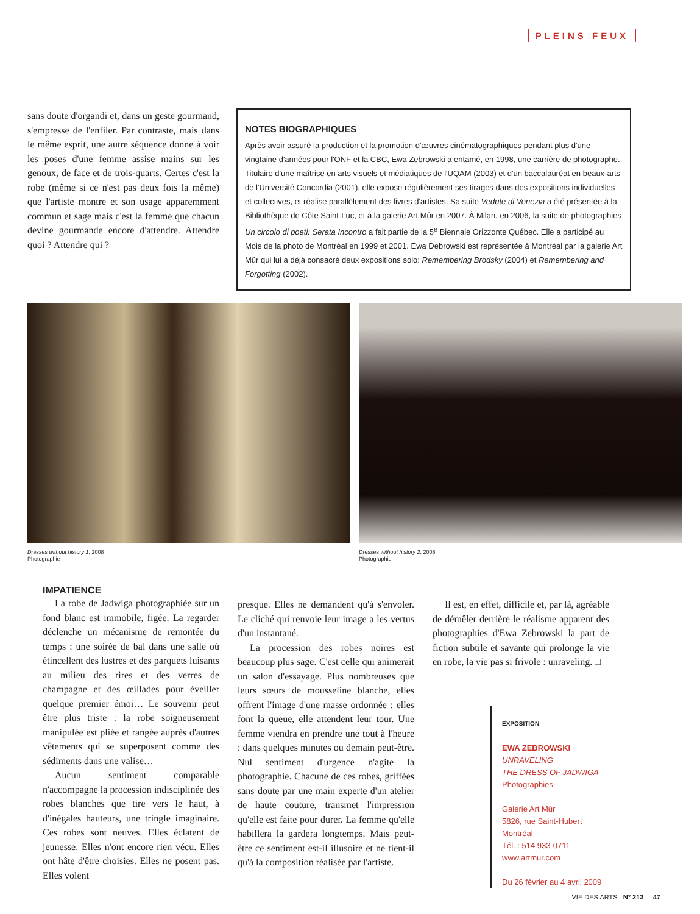PLEINS FEUX
sans doute d'organdi et, dans un geste gourmand, s'empresse de l'enfiler. Par contraste, mais dans le même esprit, une autre séquence donne à voir les poses d'une femme assise mains sur les genoux, de face et de trois-quarts. Certes c'est la robe (même si ce n'est pas deux fois la même) que l'artiste montre et son usage apparemment commun et sage mais c'est la femme que chacun devine gourmande encore d'attendre. Attendre quoi ? Attendre qui ?
NOTES BIOGRAPHIQUES
Après avoir assuré la production et la promotion d'œuvres cinématographiques pendant plus d'une vingtaine d'années pour l'ONF et la CBC, Ewa Zebrowski a entamé, en 1998, une carrière de photographe. Titulaire d'une maîtrise en arts visuels et médiatiques de l'UQAM (2003) et d'un baccalauréat en beaux-arts de l'Université Concordia (2001), elle expose régulièrement ses tirages dans des expositions individuelles et collectives, et réalise parallèlement des livres d'artistes. Sa suite Vedute di Venezia a été présentée à la Bibliothèque de Côte Saint-Luc, et à la galerie Art Mûr en 2007. À Milan, en 2006, la suite de photographies Un circolo di poeti: Serata Incontro a fait partie de la 5<sup>e</sup> Biennale Orizzonte Québec. Elle a participé au Mois de la photo de Montréal en 1999 et 2001. Ewa Debrowski est représentée à Montréal par la galerie Art Mûr qui lui a déjà consacré deux expositions solo: Remembering Brodsky (2004) et Remembering and Forgotting (2002).
Dresses without history 1, 2008
Photographie
Dresses without history 2, 2008
Photographie
IMPATIENCE
La robe de Jadwiga photographiée sur un fond blanc est immobile, figée. La regarder déclenche un mécanisme de remontée du temps : une soirée de bal dans une salle où étincellent des lustres et des parquets luisants au milieu des rires et des verres de champagne et des œillades pour éveiller quelque premier émoi… Le souvenir peut être plus triste : la robe soigneusement manipulée est pliée et rangée auprès d'autres vêtements qui se superposent comme des sédiments dans une valise…
Aucun sentiment comparable n'accompagne la procession indisciplinée des robes blanches que tire vers le haut, à d'inégales hauteurs, une tringle imaginaire. Ces robes sont neuves. Elles éclatent de jeunesse. Elles n'ont encore rien vécu. Elles ont hâte d'être choisies. Elles ne posent pas. Elles volent
presque. Elles ne demandent qu'à s'envoler. Le cliché qui renvoie leur image a les vertus d'un instantané.
La procession des robes noires est beaucoup plus sage. C'est celle qui animerait un salon d'essayage. Plus nombreuses que leurs sœurs de mousseline blanche, elles offrent l'image d'une masse ordonnée : elles font la queue, elle attendent leur tour. Une femme viendra en prendre une tout à l'heure : dans quelques minutes ou demain peut-être. Nul sentiment d'urgence n'agite la photographie. Chacune de ces robes, griffées sans doute par une main experte d'un atelier de haute couture, transmet l'impression qu'elle est faite pour durer. La femme qu'elle habillera la gardera longtemps. Mais peut-être ce sentiment est-il illusoire et ne tient-il qu'à la composition réalisée par l'artiste.
Il est, en effet, difficile et, par là, agréable de démêler derrière le réalisme apparent des photographies d'Ewa Zebrowski la part de fiction subtile et savante qui prolonge la vie en robe, la vie pas si frivole : unraveling. □
EXPOSITION
EWA ZEBROWSKI
UNRAVELING
THE DRESS OF JADWIGA
Photographies
Galerie Art Mûr
5826, rue Saint-Hubert
Montréal
Tél. : 514 933-0711
www.artmur.com
Du 26 février au 4 avril 2009
VIE DES ARTS N° 213 47